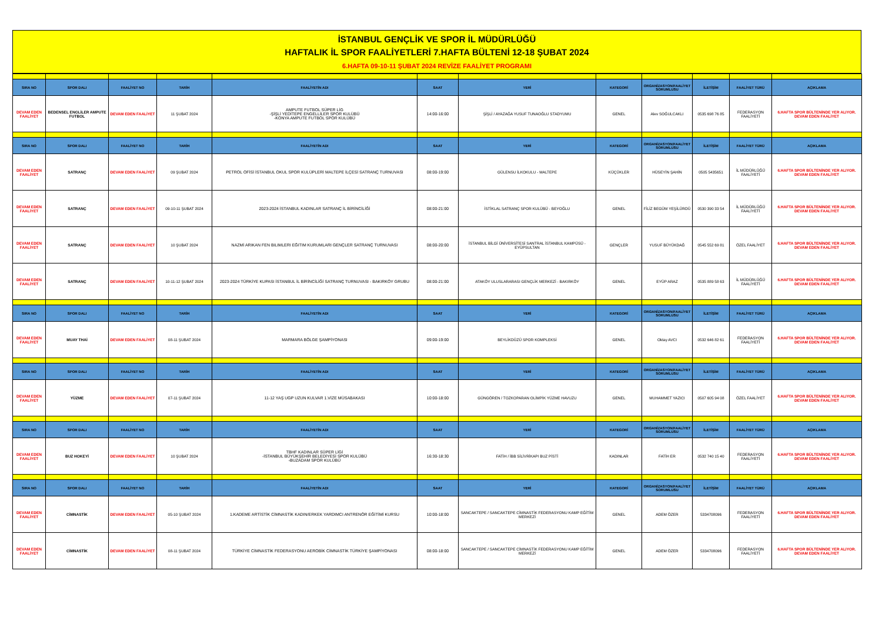İSTANBUL GENÇLİK VE SPOR İL MÜDÜRLÜĞÜ
HAFTALIK İL SPOR FAALİYETLERİ 7.HAFTA BÜLTENİ 12-18 ŞUBAT 2024
6.HAFTA 09-10-11 ŞUBAT 2024 REVİZE FAALİYET PROGRAMI
| SIRA NO | SPOR DALI | FAALİYET NO | TARİH | FAALİYETİN ADI | SAAT | YERİ | KATEGORİ | ORGANİZASYON/FAALİYET SORUMLUSU | İLETİŞİM | FAALİYET TÜRÜ | AÇIKLAMA |
| --- | --- | --- | --- | --- | --- | --- | --- | --- | --- | --- | --- |
| DEVAM EDEN FAALİYET | BEDENSEL ENGLİLER AMPUTE FUTBOL | DEVAM EDEN FAALİYET | 11 ŞUBAT 2024 | AMPUTE FUTBOL SÜPER LİG -ŞİŞLİ YEDİTEPE ENGELLİLER SPOR KULÜBÜ -KONYA AMPUTE FUTBOL SPOR KULÜBÜ | 14:00-16:00 | ŞİŞLİ / AYAZAĞA YUSUF TUNAOĞLU STADYUMU | GENEL | Alev SOĞULCAKLI | 0535 698 76 85 | FEDERASYON FAALİYETİ | 6.HAFTA SPOR BÜLTENİNDE YER ALIYOR. DEVAM EDEN FAALİYET |
| SIRA NO | SPOR DALI | FAALİYET NO | TARİH | FAALİYETİN ADI | SAAT | YERİ | KATEGORİ | ORGANİZASYON/FAALİYET SORUMLUSU | İLETİŞİM | FAALİYET TÜRÜ | AÇIKLAMA |
| DEVAM EDEN FAALİYET | SATRANÇ | DEVAM EDEN FAALİYET | 09 ŞUBAT 2024 | PETROL OFİSİ İSTANBUL OKUL SPOR KULÜPLERİ MALTEPE İLÇESİ SATRANÇ TURNUVASI | 08:00-19:00 | GÜLENSU İLKOKULU - MALTEPE | KÜÇÜKLER | HÜSEYİN ŞAHİN | 0505 5435651 | İL MÜDÜRLÜĞÜ FAALİYETİ | 6.HAFTA SPOR BÜLTENİNDE YER ALIYOR. DEVAM EDEN FAALİYET |
| DEVAM EDEN FAALİYET | SATRANÇ | DEVAM EDEN FAALİYET | 09-10-11 ŞUBAT 2024 | 2023-2024 İSTANBUL KADINLAR SATRANÇ İL BİRİNCİLİĞİ | 08:00-21:00 | İSTİKLAL SATRANÇ SPOR KULÜBÜ - BEYOĞLU | GENEL | FİLİZ BEGÜM YEŞİLÜRDÜ | 0530 390 33 54 | İL MÜDÜRLÜĞÜ FAALİYETİ | 6.HAFTA SPOR BÜLTENİNDE YER ALIYOR. DEVAM EDEN FAALİYET |
| DEVAM EDEN FAALİYET | SATRANÇ | DEVAM EDEN FAALİYET | 10 ŞUBAT 2024 | NAZMİ ARIKAN FEN BILIMLERI EĞITIM KURUMLARI GENÇLER SATRANÇ TURNUVASI | 08:00-20:00 | İSTANBUL BİLGİ ÜNİVERSİTESİ SANTRAL İSTANBUL KAMPÜSÜ - EYÜPSULTAN | GENÇLER | YUSUF BÜYÜKDAĞ | 0545 552 69 81 | ÖZEL FAALİYET | 6.HAFTA SPOR BÜLTENİNDE YER ALIYOR. DEVAM EDEN FAALİYET |
| DEVAM EDEN FAALİYET | SATRANÇ | DEVAM EDEN FAALİYET | 10-11-12 ŞUBAT 2024 | 2023-2024 TÜRKİYE KUPASI İSTANBUL İL BİRİNCİLİĞİ SATRANÇ TURNUVASI - BAKIRKÖY GRUBU | 08:00-21:00 | ATAKÖY ULUSLARARASI GENÇLİK MERKEZİ - BAKIRKÖY | GENEL | EYÜP ARAZ | 0535 889 58 63 | İL MÜDÜRLÜĞÜ FAALİYETİ | 6.HAFTA SPOR BÜLTENİNDE YER ALIYOR. DEVAM EDEN FAALİYET |
| SIRA NO | SPOR DALI | FAALİYET NO | TARİH | FAALİYETİN ADI | SAAT | YERİ | KATEGORİ | ORGANİZASYON/FAALİYET SORUMLUSU | İLETİŞİM | FAALİYET TÜRÜ | AÇIKLAMA |
| DEVAM EDEN FAALİYET | MUAY THAİ | DEVAM EDEN FAALİYET | 08-11 ŞUBAT 2024 | MARMARA BÖLGE ŞAMPİYONASI | 09:00-19:00 | BEYLİKDÜZÜ SPOR KOMPLEKSİ | GENEL | Oktay AVCI | 0532 646 82 61 | FEDERASYON FAALİYETİ | 6.HAFTA SPOR BÜLTENİNDE YER ALIYOR. DEVAM EDEN FAALİYET |
| SIRA NO | SPOR DALI | FAALİYET NO | TARİH | FAALİYETİN ADI | SAAT | YERİ | KATEGORİ | ORGANİZASYON/FAALİYET SORUMLUSU | İLETİŞİM | FAALİYET TÜRÜ | AÇIKLAMA |
| DEVAM EDEN FAALİYET | YÜZME | DEVAM EDEN FAALİYET | 07-11 ŞUBAT 2024 | 11-12 YAŞ UGP UZUN KULVAR 1.VİZE MÜSABAKASI | 10:00-18:00 | GÜNGÖREN / TOZKOPARAN OLİMPİK YÜZME HAVUZU | GENEL | MUHAMMET YAZICI | 0507 605 94 08 | ÖZEL FAALİYET | 6.HAFTA SPOR BÜLTENİNDE YER ALIYOR. DEVAM EDEN FAALİYET |
| SIRA NO | SPOR DALI | FAALİYET NO | TARİH | FAALİYETİN ADI | SAAT | YERİ | KATEGORİ | ORGANİZASYON/FAALİYET SORUMLUSU | İLETİŞİM | FAALİYET TÜRÜ | AÇIKLAMA |
| DEVAM EDEN FAALİYET | BUZ HOKEYİ | DEVAM EDEN FAALİYET | 10 ŞUBAT 2024 | TBHF KADINLAR SÜPER LİGİ -İSTANBUL BÜYÜKŞEHİR BELEDİYESİ SPOR KULÜBÜ -BUZADAM SPOR KULÜBÜ | 16:30-18:30 | FATİH / İBB SİLİVRİKAPI BUZ PİSTİ | KADINLAR | FATİH ER | 0532 740 15 40 | FEDERASYON FAALİYETİ | 6.HAFTA SPOR BÜLTENİNDE YER ALIYOR. DEVAM EDEN FAALİYET |
| SIRA NO | SPOR DALI | FAALİYET NO | TARİH | FAALİYETİN ADI | SAAT | YERİ | KATEGORİ | ORGANİZASYON/FAALİYET SORUMLUSU | İLETİŞİM | FAALİYET TÜRÜ | AÇIKLAMA |
| DEVAM EDEN FAALİYET | CİMNASTİK | DEVAM EDEN FAALİYET | 05-10 ŞUBAT 2024 | 1.KADEME ARTİSTİK CİMNASTİK KADIN/ERKEK YARDIMCI ANTRENÖR EĞİTİMİ KURSU | 10:00-18:00 | SANCAKTEPE / SANCAKTEPE CİMNASTİK FEDERASYONU KAMP EĞİTİM MERKEZİ | GENEL | ADEM ÖZER | 5334708096 | FEDERASYON FAALİYETİ | 6.HAFTA SPOR BÜLTENİNDE YER ALIYOR. DEVAM EDEN FAALİYET |
| DEVAM EDEN FAALİYET | CİMNASTİK | DEVAM EDEN FAALİYET | 08-11 ŞUBAT 2024 | TÜRKİYE CİMNASTİK FEDERASYONU AEROBİK CİMNASTİK TÜRKİYE ŞAMPİYONASI | 08:00-18:00 | SANCAKTEPE / SANCAKTEPE CİMNASTİK FEDERASYONU KAMP EĞİTİM MERKEZİ | GENEL | ADEM ÖZER | 5334708096 | FEDERASYON FAALİYETİ | 6.HAFTA SPOR BÜLTENİNDE YER ALIYOR. DEVAM EDEN FAALİYET |